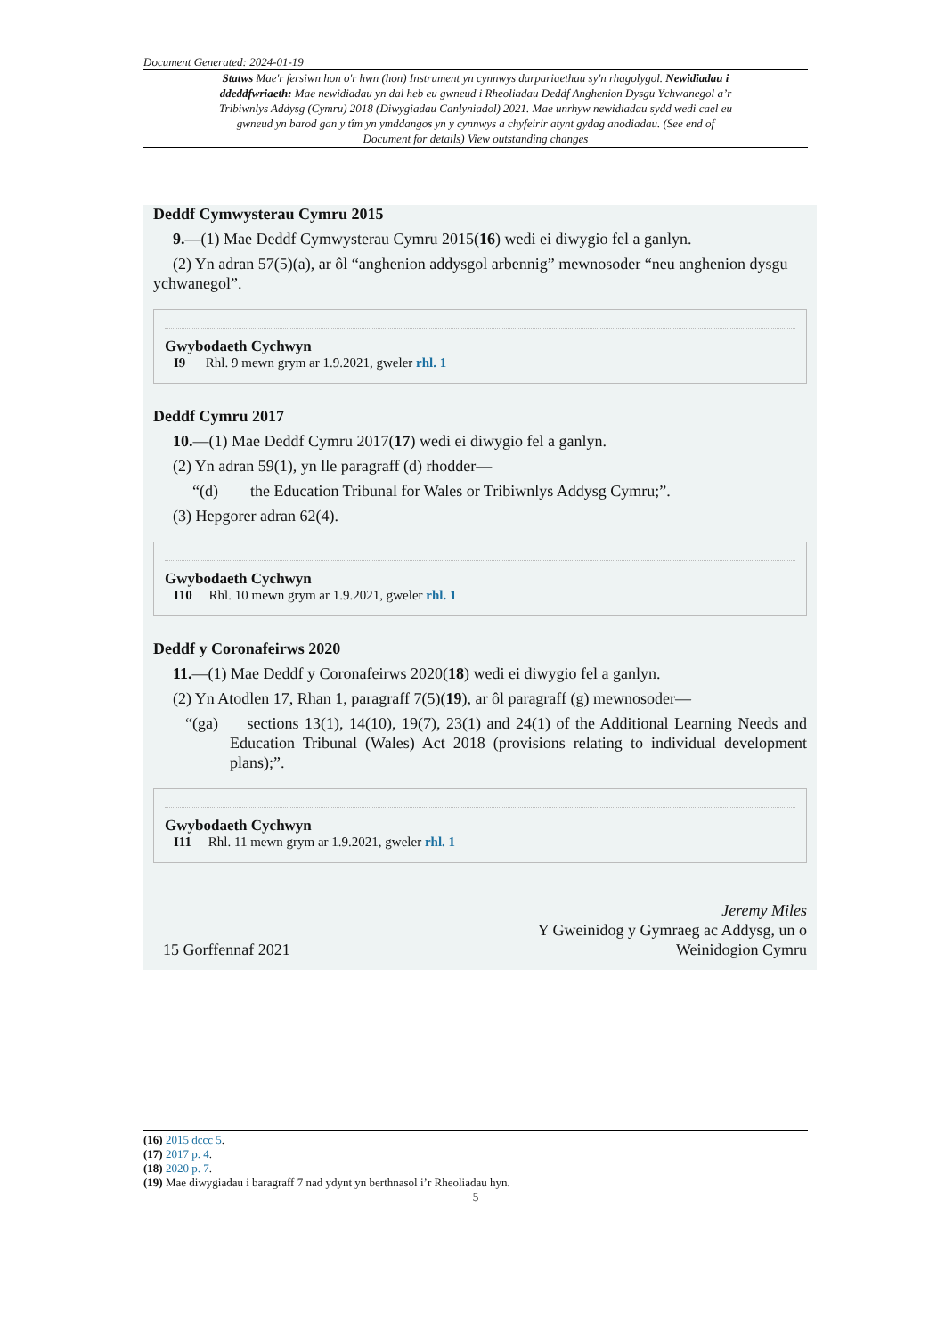Document Generated: 2024-01-19
Statws Mae'r fersiwn hon o'r hwn (hon) Instrument yn cynnwys darpariaethau sy'n rhagolygol. Newidiadau i ddeddfwriaeth: Mae newidiadau yn dal heb eu gwneud i Rheoliadau Deddf Anghenion Dysgu Ychwanegol a’r Tribiwnlys Addysg (Cymru) 2018 (Diwygiadau Canlyniadol) 2021. Mae unrhyw newidiadau sydd wedi cael eu gwneud yn barod gan y tîm yn ymddangos yn y cynnwys a chyfeirir atynt gydag anodiadau. (See end of Document for details) View outstanding changes
Deddf Cymwysterau Cymru 2015
9.—(1) Mae Deddf Cymwysterau Cymru 2015(16) wedi ei diwygio fel a ganlyn.
(2) Yn adran 57(5)(a), ar ôl “anghenion addysgol arbennig” mewnosoder “neu anghenion dysgu ychwanegol”.
Gwybodaeth Cychwyn
I9 Rhl. 9 mewn grym ar 1.9.2021, gweler rhl. 1
Deddf Cymru 2017
10.—(1) Mae Deddf Cymru 2017(17) wedi ei diwygio fel a ganlyn.
(2) Yn adran 59(1), yn lle paragraff (d) rhodder—
“(d) the Education Tribunal for Wales or Tribiwnlys Addysg Cymru;”.
(3) Hepgorer adran 62(4).
Gwybodaeth Cychwyn
I10 Rhl. 10 mewn grym ar 1.9.2021, gweler rhl. 1
Deddf y Coronafeirws 2020
11.—(1) Mae Deddf y Coronafeirws 2020(18) wedi ei diwygio fel a ganlyn.
(2) Yn Atodlen 17, Rhan 1, paragraff 7(5)(19), ar ôl paragraff (g) mewnosoder—
“(ga) sections 13(1), 14(10), 19(7), 23(1) and 24(1) of the Additional Learning Needs and Education Tribunal (Wales) Act 2018 (provisions relating to individual development plans);”.
Gwybodaeth Cychwyn
I11 Rhl. 11 mewn grym ar 1.9.2021, gweler rhl. 1
15 Gorffennaf 2021
Jeremy Miles
Y Gweinidog y Gymraeg ac Addysg, un o
Weinidogion Cymru
(16) 2015 dccc 5.
(17) 2017 p. 4.
(18) 2020 p. 7.
(19) Mae diwygiadau i baragraff 7 nad ydynt yn berthnasol i’r Rheoliadau hyn.
5